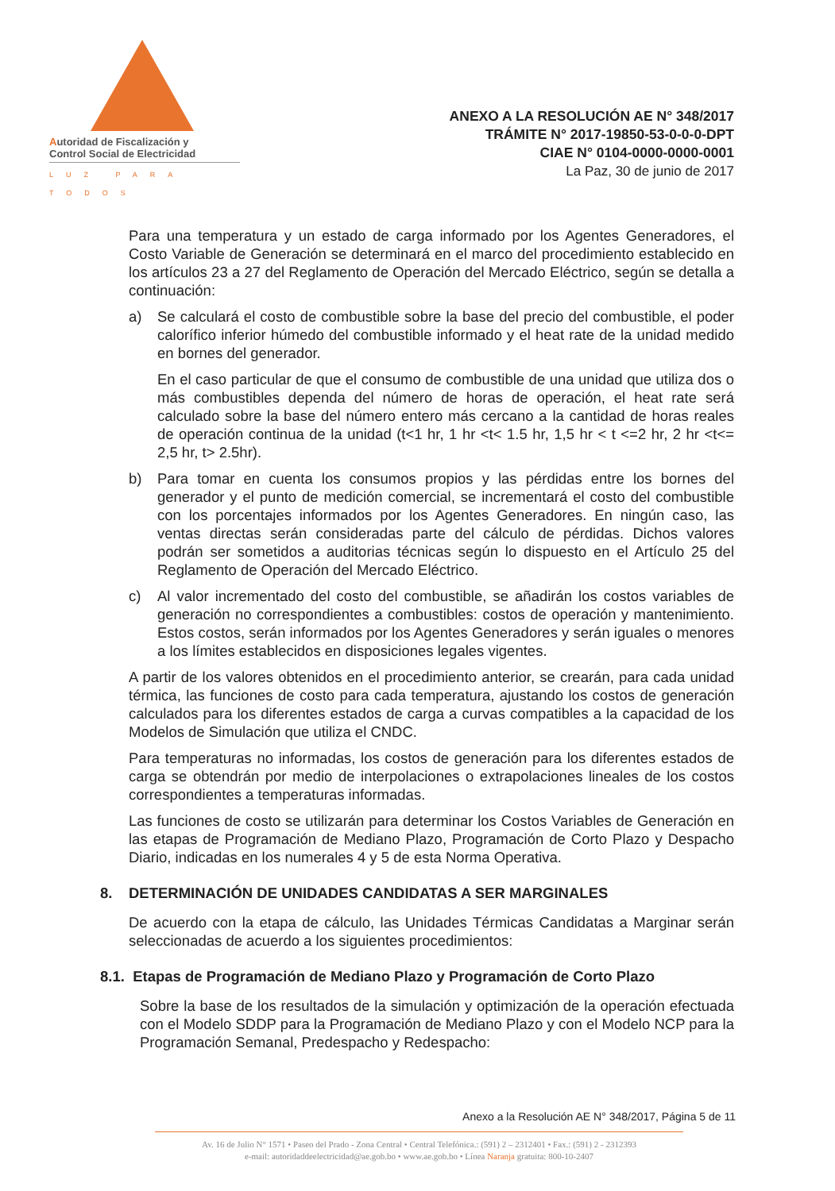Autoridad de Fiscalización y
Control Social de Electricidad
LUZ PARA TODOS
ANEXO A LA RESOLUCIÓN AE N° 348/2017
TRÁMITE N° 2017-19850-53-0-0-0-DPT
CIAE N° 0104-0000-0000-0001
La Paz, 30 de junio de 2017
Para una temperatura y un estado de carga informado por los Agentes Generadores, el Costo Variable de Generación se determinará en el marco del procedimiento establecido en los artículos 23 a 27 del Reglamento de Operación del Mercado Eléctrico, según se detalla a continuación:
a) Se calculará el costo de combustible sobre la base del precio del combustible, el poder calorífico inferior húmedo del combustible informado y el heat rate de la unidad medido en bornes del generador.
En el caso particular de que el consumo de combustible de una unidad que utiliza dos o más combustibles dependa del número de horas de operación, el heat rate será calculado sobre la base del número entero más cercano a la cantidad de horas reales de operación continua de la unidad (t<1 hr, 1 hr <t< 1.5 hr, 1,5 hr < t <=2 hr, 2 hr <t<= 2,5 hr, t> 2.5hr).
b) Para tomar en cuenta los consumos propios y las pérdidas entre los bornes del generador y el punto de medición comercial, se incrementará el costo del combustible con los porcentajes informados por los Agentes Generadores. En ningún caso, las ventas directas serán consideradas parte del cálculo de pérdidas. Dichos valores podrán ser sometidos a auditorias técnicas según lo dispuesto en el Artículo 25 del Reglamento de Operación del Mercado Eléctrico.
c) Al valor incrementado del costo del combustible, se añadirán los costos variables de generación no correspondientes a combustibles: costos de operación y mantenimiento. Estos costos, serán informados por los Agentes Generadores y serán iguales o menores a los límites establecidos en disposiciones legales vigentes.
A partir de los valores obtenidos en el procedimiento anterior, se crearán, para cada unidad térmica, las funciones de costo para cada temperatura, ajustando los costos de generación calculados para los diferentes estados de carga a curvas compatibles a la capacidad de los Modelos de Simulación que utiliza el CNDC.
Para temperaturas no informadas, los costos de generación para los diferentes estados de carga se obtendrán por medio de interpolaciones o extrapolaciones lineales de los costos correspondientes a temperaturas informadas.
Las funciones de costo se utilizarán para determinar los Costos Variables de Generación en las etapas de Programación de Mediano Plazo, Programación de Corto Plazo y Despacho Diario, indicadas en los numerales 4 y 5 de esta Norma Operativa.
8. DETERMINACIÓN DE UNIDADES CANDIDATAS A SER MARGINALES
De acuerdo con la etapa de cálculo, las Unidades Térmicas Candidatas a Marginar serán seleccionadas de acuerdo a los siguientes procedimientos:
8.1. Etapas de Programación de Mediano Plazo y Programación de Corto Plazo
Sobre la base de los resultados de la simulación y optimización de la operación efectuada con el Modelo SDDP para la Programación de Mediano Plazo y con el Modelo NCP para la Programación Semanal, Predespacho y Redespacho:
Anexo a la Resolución AE N° 348/2017, Página 5 de 11
Av. 16 de Julio N° 1571 • Paseo del Prado - Zona Central • Central Telefónica.: (591) 2 – 2312401 • Fax.: (591) 2 - 2312393
e-mail: autoridaddeelectricidad@ae.gob.bo • www.ae.gob.bo • Línea Naranja gratuita: 800-10-2407